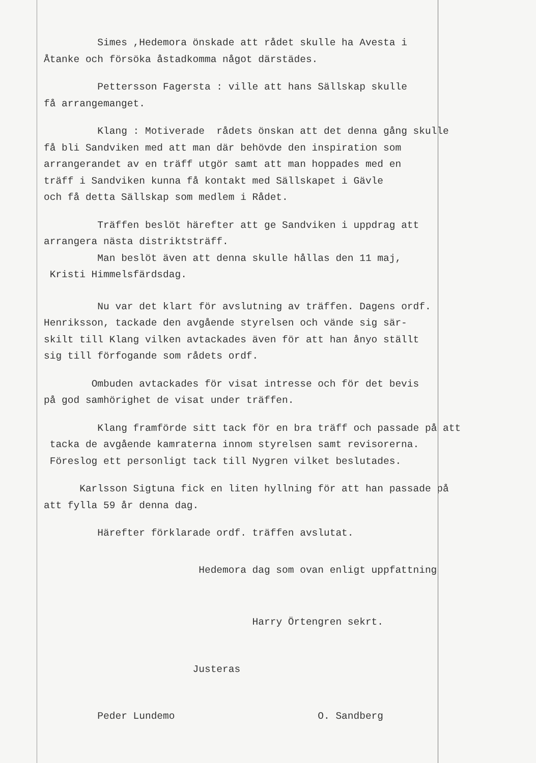Simes ,Hedemora önskade att rådet skulle ha Avesta i Åtanke och försöka åstadkomma något därstädes.
Pettersson Fagersta : ville att hans Sällskap skulle få arrangemanget.
Klang : Motiverade rådets önskan att det denna gång skulle få bli Sandviken med att man där behövde den inspiration som arrangerandet av en träff utgör samt att man hoppades med en träff i Sandviken kunna få kontakt med Sällskapet i Gävle och få detta Sällskap som medlem i Rådet.
Träffen beslöt härefter att ge Sandviken i uppdrag att arrangera nästa distriktsträff. Man beslöt även att denna skulle hållas den 11 maj, Kristi Himmelsfärdsdag.
Nu var det klart för avslutning av träffen. Dagens ordf. Henriksson, tackade den avgående styrelsen och vände sig sär- skilt till Klang vilken avtackades även för att han ånyo ställt sig till förfogande som rådets ordf.
Ombuden avtackades för visat intresse och för det bevis på god samhörighet de visat under träffen.
Klang framförde sitt tack för en bra träff och passade på att tacka de avgående kamraterna innom styrelsen samt revisorerna. Föreslog ett personligt tack till Nygren vilket beslutades.
Karlsson Sigtuna fick en liten hyllning för att han passade på att fylla 59 år denna dag.
Härefter förklarade ordf. träffen avslutat.
Hedemora dag som ovan enligt uppfattning
Harry Örtengren sekrt.
Justeras
Peder Lundemo O. Sandberg